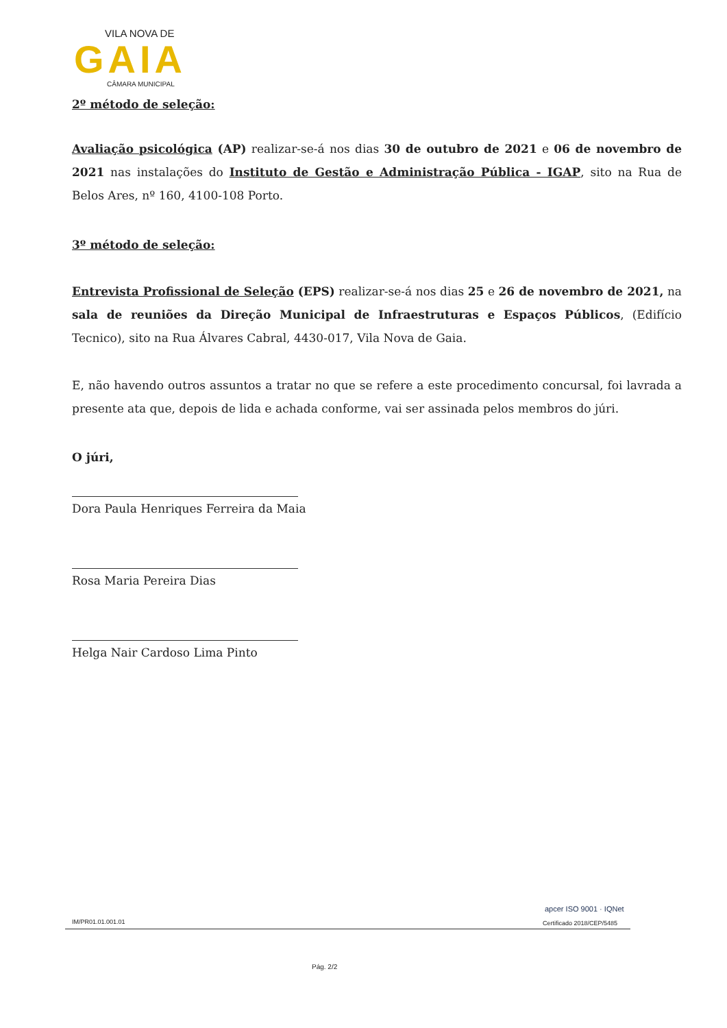VILA NOVA DE
GAIA
CÂMARA MUNICIPAL
2º método de seleção:
Avaliação psicológica (AP) realizar-se-á nos dias 30 de outubro de 2021 e 06 de novembro de 2021 nas instalações do Instituto de Gestão e Administração Pública - IGAP, sito na Rua de Belos Ares, nº 160, 4100-108 Porto.
3º método de seleção:
Entrevista Profissional de Seleção (EPS) realizar-se-á nos dias 25 e 26 de novembro de 2021, na sala de reuniões da Direção Municipal de Infraestruturas e Espaços Públicos, (Edifício Tecnico), sito na Rua Álvares Cabral, 4430-017, Vila Nova de Gaia.
E, não havendo outros assuntos a tratar no que se refere a este procedimento concursal, foi lavrada a presente ata que, depois de lida e achada conforme, vai ser assinada pelos membros do júri.
O júri,
Dora Paula Henriques Ferreira da Maia
Rosa Maria Pereira Dias
Helga Nair Cardoso Lima Pinto
IM/PR01.01.001.01
apcer ISO 9001 · IQNet
Certificado 2018/CEP/5485
Pág. 2/2